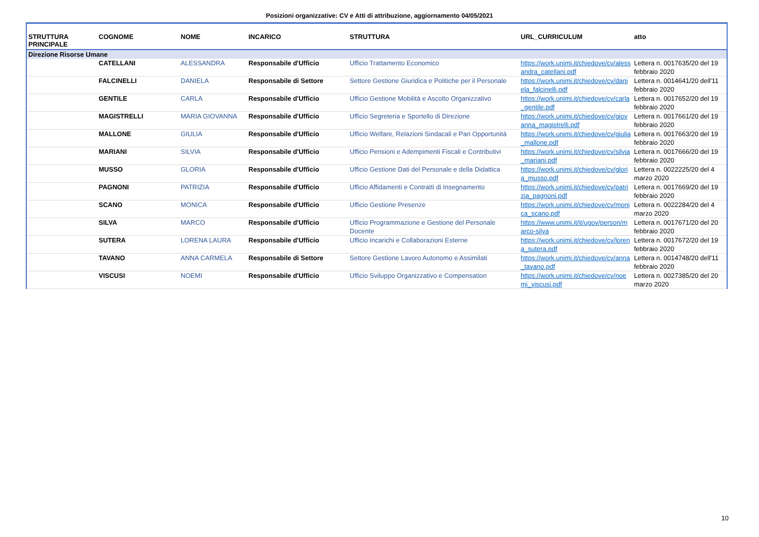Posizioni organizzative: CV e Atti di attribuzione, aggiornamento 04/05/2021
| STRUTTURA PRINCIPALE | COGNOME | NOME | INCARICO | STRUTTURA | URL_CURRICULUM | atto |
| --- | --- | --- | --- | --- | --- | --- |
| Direzione Risorse Umane | | | | | | |
| | CATELLANI | ALESSANDRA | Responsabile d'Ufficio | Ufficio Trattamento Economico | https://work.unimi.it/chiedove/cv/alessandra_catellani.pdf | Lettera n. 0017635/20 del 19 febbraio 2020 |
| | FALCINELLI | DANIELA | Responsabile di Settore | Settore Gestione Giuridica e Politiche per il Personale | https://work.unimi.it/chiedove/cv/daniela_falcinelli.pdf | Lettera n. 0014641/20 dell'11 febbraio 2020 |
| | GENTILE | CARLA | Responsabile d'Ufficio | Ufficio Gestione Mobilità e Ascolto Organizzativo | https://work.unimi.it/chiedove/cv/carla_gentile.pdf | Lettera n. 0017652/20 del 19 febbraio 2020 |
| | MAGISTRELLI | MARIA GIOVANNA | Responsabile d'Ufficio | Ufficio Segreteria e Sportello di Direzione | https://work.unimi.it/chiedove/cv/giovanna_magistrelli.pdf | Lettera n. 0017661/20 del 19 febbraio 2020 |
| | MALLONE | GIULIA | Responsabile d'Ufficio | Ufficio Welfare, Relazioni Sindacali e Pari Opportunità | https://work.unimi.it/chiedove/cv/giulia_mallone.pdf | Lettera n. 0017663/20 del 19 febbraio 2020 |
| | MARIANI | SILVIA | Responsabile d'Ufficio | Ufficio Pensioni e Adempimenti Fiscali e Contributivi | https://work.unimi.it/chiedove/cv/silvia_mariani.pdf | Lettera n. 0017666/20 del 19 febbraio 2020 |
| | MUSSO | GLORIA | Responsabile d'Ufficio | Ufficio Gestione Dati del Personale e della Didattica | https://work.unimi.it/chiedove/cv/gloria_musso.pdf | Lettera n. 0022225/20 del 4 marzo 2020 |
| | PAGNONI | PATRIZIA | Responsabile d'Ufficio | Ufficio Affidamenti e Contratti di Insegnamento | https://work.unimi.it/chiedove/cv/patrizia_pagnoni.pdf | Lettera n. 0017669/20 del 19 febbraio 2020 |
| | SCANO | MONICA | Responsabile d'Ufficio | Ufficio Gestione Presenze | https://work.unimi.it/chiedove/cv/monica_scano.pdf | Lettera n. 0022284/20 del 4 marzo 2020 |
| | SILVA | MARCO | Responsabile d'Ufficio | Ufficio Programmazione e Gestione del Personale Docente | https://www.unimi.it/it/ugov/person/marco-silva | Lettera n. 0017671/20 del 20 febbraio 2020 |
| | SUTERA | LORENA LAURA | Responsabile d'Ufficio | Ufficio Incarichi e Collaborazioni Esterne | https://work.unimi.it/chiedove/cv/lorena_sutera.pdf | Lettera n. 0017672/20 del 19 febbraio 2020 |
| | TAVANO | ANNA CARMELA | Responsabile di Settore | Settore Gestione Lavoro Autonomo e Assimilati | https://work.unimi.it/chiedove/cv/anna_tavano.pdf | Lettera n. 0014748/20 dell'11 febbraio 2020 |
| | VISCUSI | NOEMI | Responsabile d'Ufficio | Ufficio Sviluppo Organizzativo e Compensation | https://work.unimi.it/chiedove/cv/noemi_viscusi.pdf | Lettera n. 0027385/20 del 20 marzo 2020 |
10